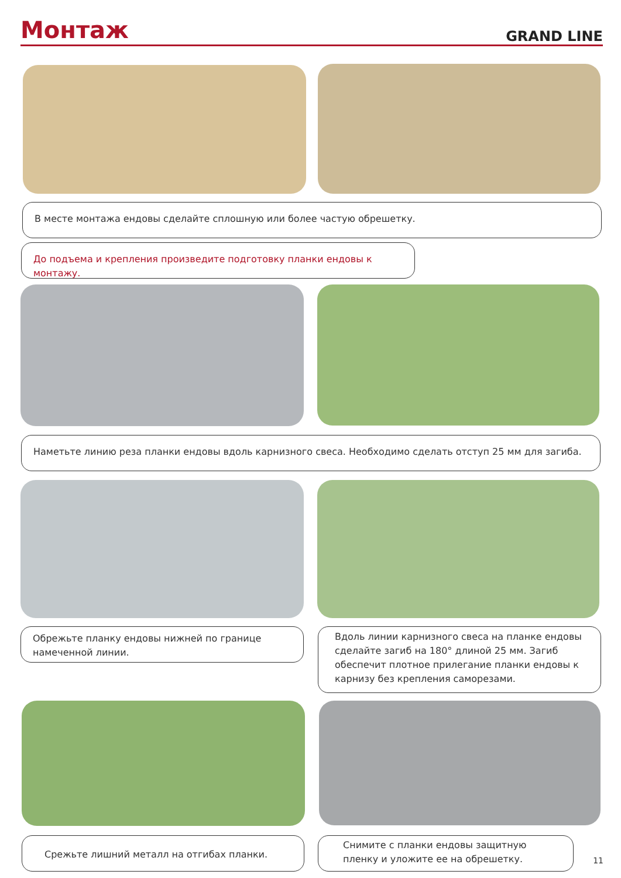Монтаж
GRAND LINE
В месте монтажа ендовы сделайте сплошную или более частую обрешетку.
До подъема и крепления произведите подготовку планки ендовы к монтажу.
Наметьте линию реза планки ендовы вдоль карнизного свеса. Необходимо сделать отступ 25 мм для загиба.
Обрежьте планку ендовы нижней по границе намеченной линии.
Вдоль линии карнизного свеса на планке ендовы сделайте загиб на 180° длиной 25 мм. Загиб обеспечит плотное прилегание планки ендовы к карнизу без крепления саморезами.
Срежьте лишний металл на отгибах планки.
Снимите с планки ендовы защитную пленку и уложите ее на обрешетку.
11